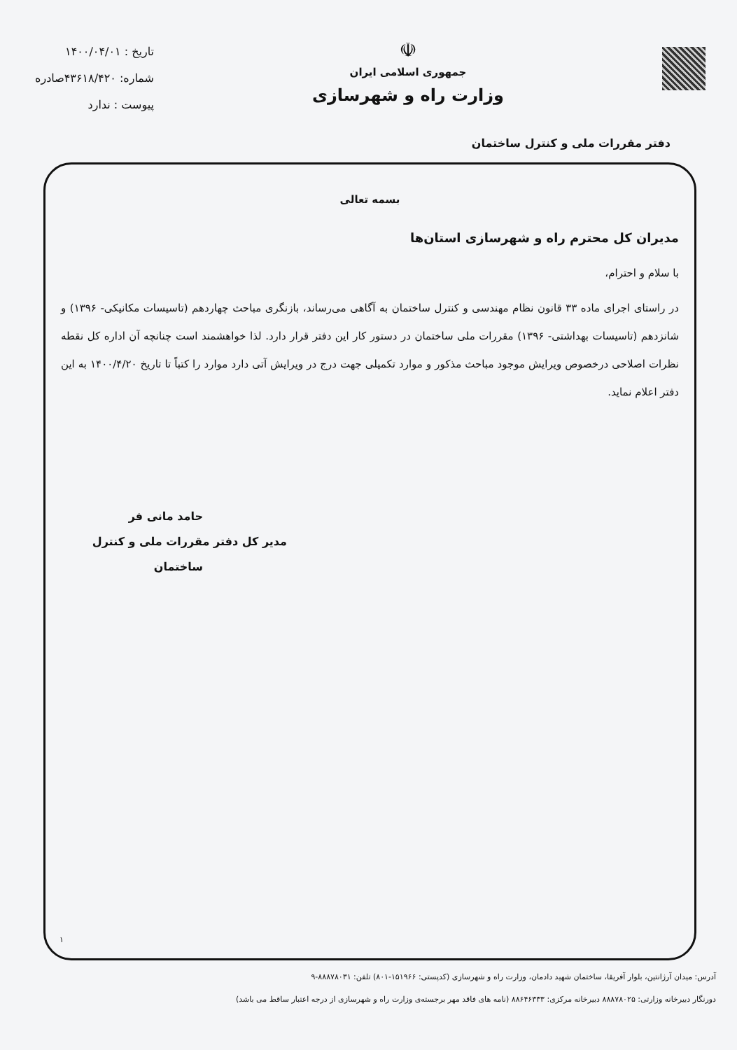☫
جمهوری اسلامی ایران
وزارت راه و شهرسازی
تاریخ : ۱۴۰۰/۰۴/۰۱
شماره: ۴۳۶۱۸/۴۲۰صادره
پیوست : ندارد
دفتر مقررات ملی و کنترل ساختمان
بسمه تعالی
مدیران کل محترم راه و شهرسازی استان‌ها
با سلام و احترام،
در راستای اجرای ماده ۳۳ قانون نظام مهندسی و کنترل ساختمان به آگاهی می‌رساند، بازنگری مباحث چهاردهم (تاسیسات مکانیکی- ۱۳۹۶) و شانزدهم (تاسیسات بهداشتی- ۱۳۹۶) مقررات ملی ساختمان در دستور کار این دفتر قرار دارد. لذا خواهشمند است چنانچه آن اداره کل نقطه نظرات اصلاحی درخصوص ویرایش موجود مباحث مذکور و موارد تکمیلی جهت درج در ویرایش آتی دارد موارد را کتباً تا تاریخ ۱۴۰۰/۴/۲۰ به این دفتر اعلام نماید.
حامد مانی فر
مدیر کل دفتر مقررات ملی و کنترل
ساختمان
۱
آدرس: میدان آرژانتین، بلوار آفریقا، ساختمان شهید دادمان، وزارت راه و شهرسازی (کدپستی: ۱۵۱۹۶۶-۸۰۱) تلفن: ۸۸۸۷۸۰۳۱-۹
دورنگار دبیرخانه وزارتی: ۸۸۸۷۸۰۲۵ دبیرخانه مرکزی: ۸۸۶۴۶۳۳۳ (نامه های فاقد مهر برجسته‌ی وزارت راه و شهرسازی از درجه اعتبار ساقط می باشد)